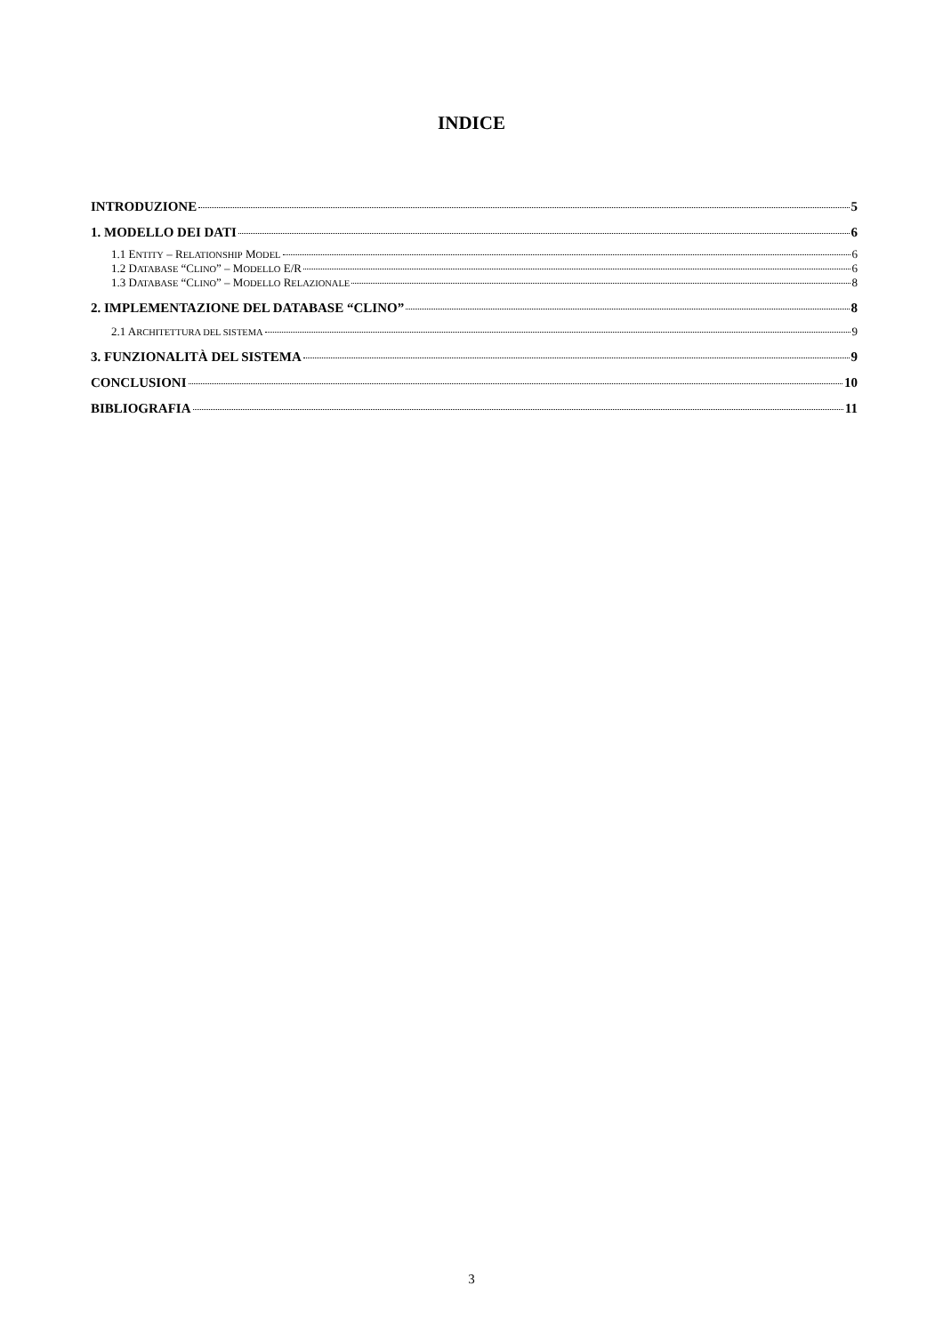INDICE
INTRODUZIONE 5
1. MODELLO DEI DATI 6
1.1 ENTITY – RELATIONSHIP MODEL 6
1.2 DATABASE “CLINO” – MODELLO E/R 6
1.3 DATABASE “CLINO” – MODELLO RELAZIONALE 8
2. IMPLEMENTAZIONE DEL DATABASE “CLINO” 8
2.1 ARCHITETTURA DEL SISTEMA 9
3. FUNZIONALITÀ DEL SISTEMA 9
CONCLUSIONI 10
BIBLIOGRAFIA 11
3